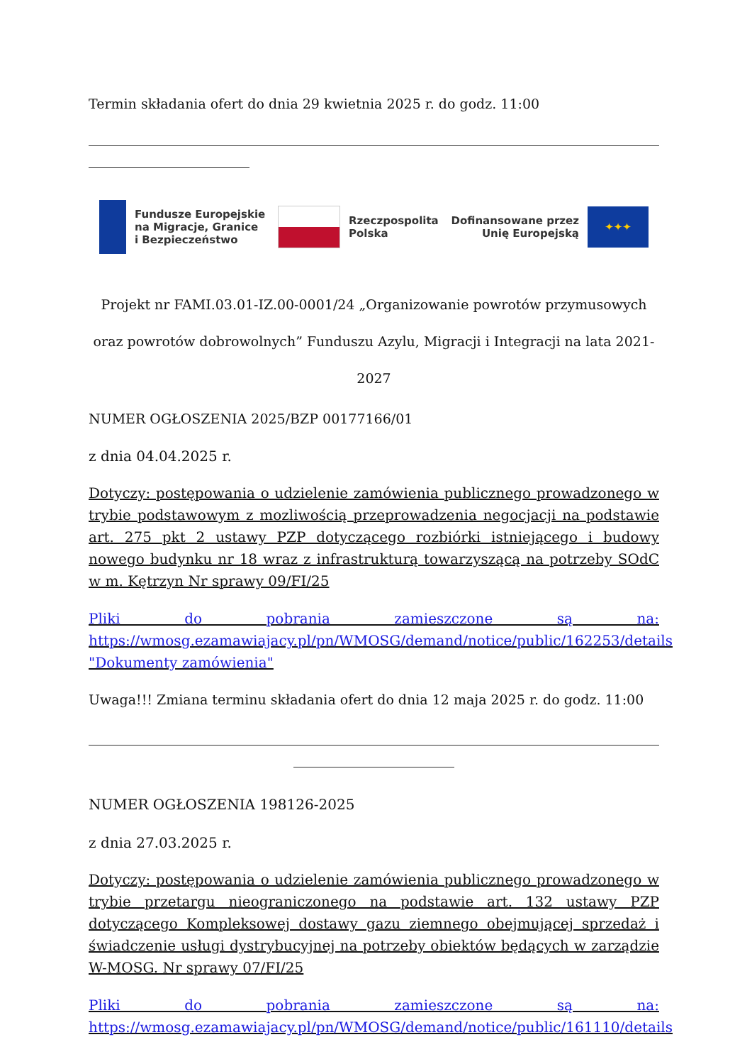Termin składania ofert do dnia 29 kwietnia 2025 r. do godz. 11:00
Fundusze Europejskie
na Migracje, Granice
i Bezpieczeństwo
Rzeczpospolita
Polska
Dofinansowane przez
Unię Europejską
✦✦✦
Projekt nr FAMI.03.01-IZ.00-0001/24 „Organizowanie powrotów przymusowych oraz powrotów dobrowolnych” Funduszu Azylu, Migracji i Integracji na lata 2021-2027
NUMER OGŁOSZENIA 2025/BZP 00177166/01
z dnia 04.04.2025 r.
Dotyczy: postępowania o udzielenie zamówienia publicznego prowadzonego w trybie podstawowym z mozliwością przeprowadzenia negocjacji na podstawie art. 275 pkt 2 ustawy PZP dotyczącego rozbiórki istniejącego i budowy nowego budynku nr 18 wraz z infrastrukturą towarzyszącą na potrzeby SOdC w m. Kętrzyn Nr sprawy 09/FI/25
Pliki do pobrania zamieszczone są na: https://wmosg.ezamawiajacy.pl/pn/WMOSG/demand/notice/public/162253/details "Dokumenty zamówienia"
Uwaga!!! Zmiana terminu składania ofert do dnia 12 maja 2025 r. do godz. 11:00
NUMER OGŁOSZENIA 198126-2025
z dnia 27.03.2025 r.
Dotyczy: postępowania o udzielenie zamówienia publicznego prowadzonego w trybie przetargu nieograniczonego na podstawie art. 132 ustawy PZP dotyczącego Kompleksowej dostawy gazu ziemnego obejmującej sprzedaż i świadczenie usługi dystrybucyjnej na potrzeby obiektów będących w zarządzie W-MOSG. Nr sprawy 07/FI/25
Pliki do pobrania zamieszczone są na: https://wmosg.ezamawiajacy.pl/pn/WMOSG/demand/notice/public/161110/details